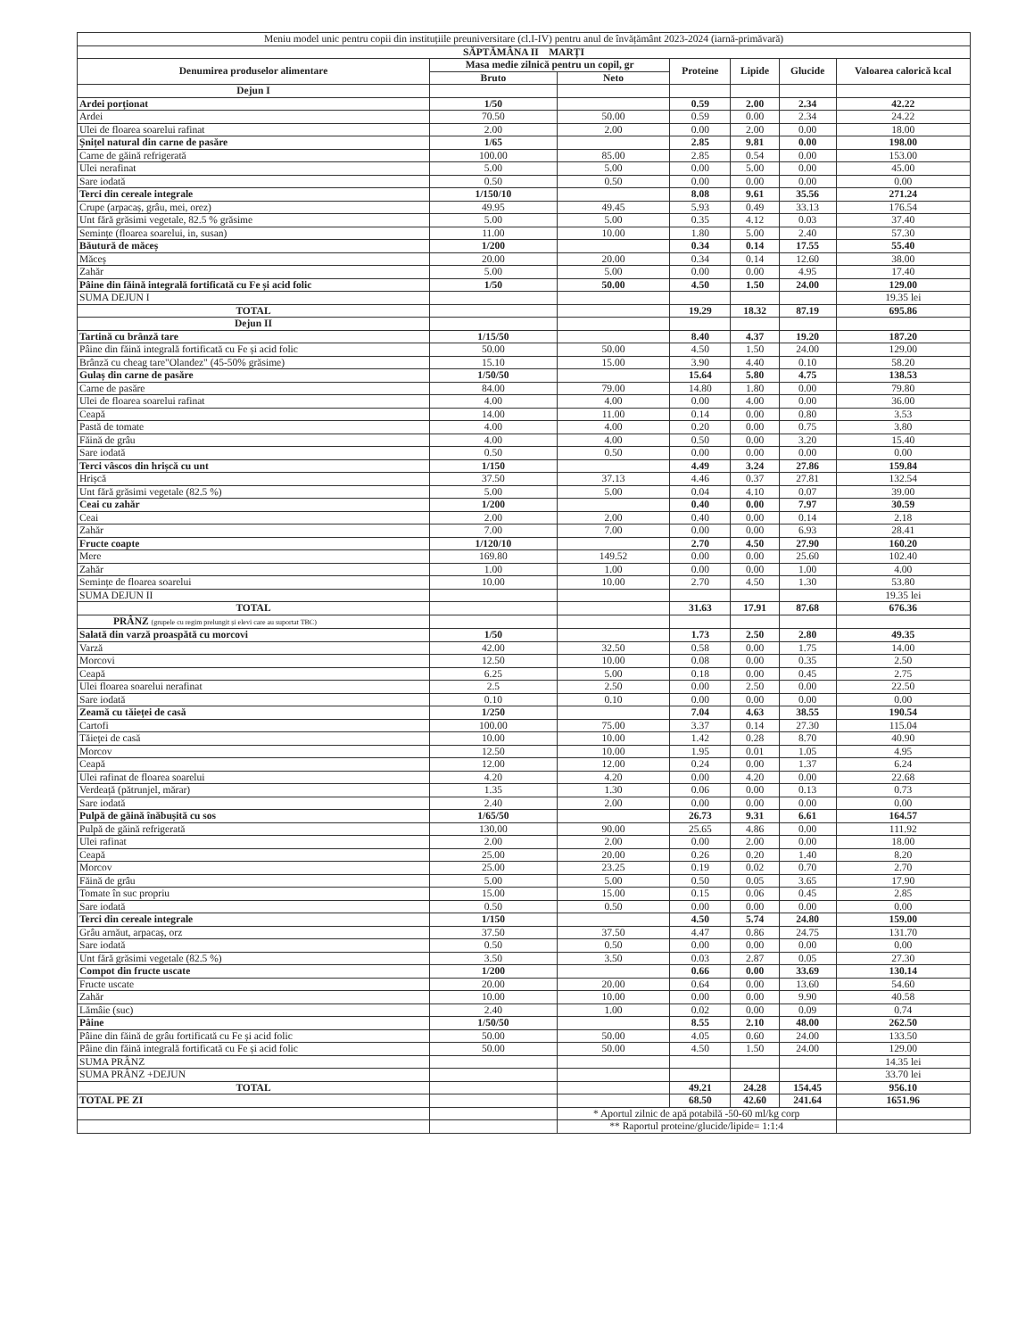| Meniu model unic pentru copii din instituțiile preuniversitare (cl.I-IV) pentru anul de învățământ 2023-2024 (iarnă-primăvară) | | | | | | |
| SĂPTĂMÂNA II MARȚI | | | | | | |
| Denumirea produselor alimentare | Masa medie zilnică pentru un copil, gr | | Proteine | Lipide | Glucide | Valoarea calorică kcal |
| | Bruto | Neto | | | | |
| Dejun I | | | | | | |
| Ardei porționat | 1/50 | | 0.59 | 2.00 | 2.34 | 42.22 |
| Ardei | 70.50 | 50.00 | 0.59 | 0.00 | 2.34 | 24.22 |
| Ulei de floarea soarelui rafinat | 2.00 | 2.00 | 0.00 | 2.00 | 0.00 | 18.00 |
| Șnițel natural din carne de pasăre | 1/65 | | 2.85 | 9.81 | 0.00 | 198.00 |
| Carne de găină refrigerată | 100.00 | 85.00 | 2.85 | 0.54 | 0.00 | 153.00 |
| Ulei nerafinat | 5.00 | 5.00 | 0.00 | 5.00 | 0.00 | 45.00 |
| Sare iodată | 0.50 | 0.50 | 0.00 | 0.00 | 0.00 | 0.00 |
| Terci din cereale integrale | 1/150/10 | | 8.08 | 9.61 | 35.56 | 271.24 |
| Crupe (arpacaș, grâu, mei, orez) | 49.95 | 49.45 | 5.93 | 0.49 | 33.13 | 176.54 |
| Unt fără grăsimi vegetale, 82.5 % grăsime | 5.00 | 5.00 | 0.35 | 4.12 | 0.03 | 37.40 |
| Semințe (floarea soarelui, in, susan) | 11.00 | 10.00 | 1.80 | 5.00 | 2.40 | 57.30 |
| Băutură de măceș | 1/200 | | 0.34 | 0.14 | 17.55 | 55.40 |
| Măceș | 20.00 | 20.00 | 0.34 | 0.14 | 12.60 | 38.00 |
| Zahăr | 5.00 | 5.00 | 0.00 | 0.00 | 4.95 | 17.40 |
| Pâine din făină integrală fortificată cu Fe și acid folic | 1/50 | 50.00 | 4.50 | 1.50 | 24.00 | 129.00 |
| SUMA DEJUN I | | | | | | 19.35 lei |
| TOTAL | | | 19.29 | 18.32 | 87.19 | 695.86 |
| Dejun II | | | | | | |
| Tartină cu brânză tare | 1/15/50 | | 8.40 | 4.37 | 19.20 | 187.20 |
| Pâine din făină integrală fortificată cu Fe și acid folic | 50.00 | 50.00 | 4.50 | 1.50 | 24.00 | 129.00 |
| Brânză cu cheag tare"Olandez" (45-50% grăsime) | 15.10 | 15.00 | 3.90 | 4.40 | 0.10 | 58.20 |
| Gulaș din carne de pasăre | 1/50/50 | | 15.64 | 5.80 | 4.75 | 138.53 |
| Carne de pasăre | 84.00 | 79.00 | 14.80 | 1.80 | 0.00 | 79.80 |
| Ulei de floarea soarelui rafinat | 4.00 | 4.00 | 0.00 | 4.00 | 0.00 | 36.00 |
| Ceapă | 14.00 | 11.00 | 0.14 | 0.00 | 0.80 | 3.53 |
| Pastă de tomate | 4.00 | 4.00 | 0.20 | 0.00 | 0.75 | 3.80 |
| Făină de grâu | 4.00 | 4.00 | 0.50 | 0.00 | 3.20 | 15.40 |
| Sare iodată | 0.50 | 0.50 | 0.00 | 0.00 | 0.00 | 0.00 |
| Terci vâscos din hrișcă cu unt | 1/150 | | 4.49 | 3.24 | 27.86 | 159.84 |
| Hrișcă | 37.50 | 37.13 | 4.46 | 0.37 | 27.81 | 132.54 |
| Unt fără grăsimi vegetale (82.5 %) | 5.00 | 5.00 | 0.04 | 4.10 | 0.07 | 39.00 |
| Ceai cu zahăr | 1/200 | | 0.40 | 0.00 | 7.97 | 30.59 |
| Ceai | 2.00 | 2.00 | 0.40 | 0.00 | 0.14 | 2.18 |
| Zahăr | 7.00 | 7.00 | 0.00 | 0.00 | 6.93 | 28.41 |
| Fructe coapte | 1/120/10 | | 2.70 | 4.50 | 27.90 | 160.20 |
| Mere | 169.80 | 149.52 | 0.00 | 0.00 | 25.60 | 102.40 |
| Zahăr | 1.00 | 1.00 | 0.00 | 0.00 | 1.00 | 4.00 |
| Semințe de floarea soarelui | 10.00 | 10.00 | 2.70 | 4.50 | 1.30 | 53.80 |
| SUMA DEJUN II | | | | | | 19.35 lei |
| TOTAL | | | 31.63 | 17.91 | 87.68 | 676.36 |
| PRÂNZ (grupele cu regim prelungit și elevi care au suportat TBC) | | | | | | |
| Salată din varză proaspătă cu morcovi | 1/50 | | 1.73 | 2.50 | 2.80 | 49.35 |
| Varză | 42.00 | 32.50 | 0.58 | 0.00 | 1.75 | 14.00 |
| Morcovi | 12.50 | 10.00 | 0.08 | 0.00 | 0.35 | 2.50 |
| Ceapă | 6.25 | 5.00 | 0.18 | 0.00 | 0.45 | 2.75 |
| Ulei floarea soarelui nerafinat | 2.5 | 2.50 | 0.00 | 2.50 | 0.00 | 22.50 |
| Sare iodată | 0.10 | 0.10 | 0.00 | 0.00 | 0.00 | 0.00 |
| Zeamă cu tăieței de casă | 1/250 | | 7.04 | 4.63 | 38.55 | 190.54 |
| Cartofi | 100.00 | 75.00 | 3.37 | 0.14 | 27.30 | 115.04 |
| Tăieței de casă | 10.00 | 10.00 | 1.42 | 0.28 | 8.70 | 40.90 |
| Morcov | 12.50 | 10.00 | 1.95 | 0.01 | 1.05 | 4.95 |
| Ceapă | 12.00 | 12.00 | 0.24 | 0.00 | 1.37 | 6.24 |
| Ulei rafinat de floarea soarelui | 4.20 | 4.20 | 0.00 | 4.20 | 0.00 | 22.68 |
| Verdeață (pătrunjel, mărar) | 1.35 | 1.30 | 0.06 | 0.00 | 0.13 | 0.73 |
| Sare iodată | 2.40 | 2.00 | 0.00 | 0.00 | 0.00 | 0.00 |
| Pulpă de găină înăbușită cu sos | 1/65/50 | | 26.73 | 9.31 | 6.61 | 164.57 |
| Pulpă de găină refrigerată | 130.00 | 90.00 | 25.65 | 4.86 | 0.00 | 111.92 |
| Ulei rafinat | 2.00 | 2.00 | 0.00 | 2.00 | 0.00 | 18.00 |
| Ceapă | 25.00 | 20.00 | 0.26 | 0.20 | 1.40 | 8.20 |
| Morcov | 25.00 | 23.25 | 0.19 | 0.02 | 0.70 | 2.70 |
| Făină de grâu | 5.00 | 5.00 | 0.50 | 0.05 | 3.65 | 17.90 |
| Tomate în suc propriu | 15.00 | 15.00 | 0.15 | 0.06 | 0.45 | 2.85 |
| Sare iodată | 0.50 | 0.50 | 0.00 | 0.00 | 0.00 | 0.00 |
| Terci din cereale integrale | 1/150 | | 4.50 | 5.74 | 24.80 | 159.00 |
| Grâu arnăut, arpacaș, orz | 37.50 | 37.50 | 4.47 | 0.86 | 24.75 | 131.70 |
| Sare iodată | 0.50 | 0.50 | 0.00 | 0.00 | 0.00 | 0.00 |
| Unt fără grăsimi vegetale (82.5 %) | 3.50 | 3.50 | 0.03 | 2.87 | 0.05 | 27.30 |
| Compot din fructe uscate | 1/200 | | 0.66 | 0.00 | 33.69 | 130.14 |
| Fructe uscate | 20.00 | 20.00 | 0.64 | 0.00 | 13.60 | 54.60 |
| Zahăr | 10.00 | 10.00 | 0.00 | 0.00 | 9.90 | 40.58 |
| Lămâie (suc) | 2.40 | 1.00 | 0.02 | 0.00 | 0.09 | 0.74 |
| Pâine | 1/50/50 | | 8.55 | 2.10 | 48.00 | 262.50 |
| Pâine din făină de grâu fortificată cu Fe și acid folic | 50.00 | 50.00 | 4.05 | 0.60 | 24.00 | 133.50 |
| Pâine din făină integrală fortificată cu Fe și acid folic | 50.00 | 50.00 | 4.50 | 1.50 | 24.00 | 129.00 |
| SUMA PRÂNZ | | | | | | 14.35 lei |
| SUMA PRÂNZ +DEJUN | | | | | | 33.70 lei |
| TOTAL | | | 49.21 | 24.28 | 154.45 | 956.10 |
| TOTAL PE ZI | | | 68.50 | 42.60 | 241.64 | 1651.96 |
| | | * Aportul zilnic de apă potabilă -50-60 ml/kg corp | | | | |
| | | ** Raportul proteine/glucide/lipide= 1:1:4 | | | | |